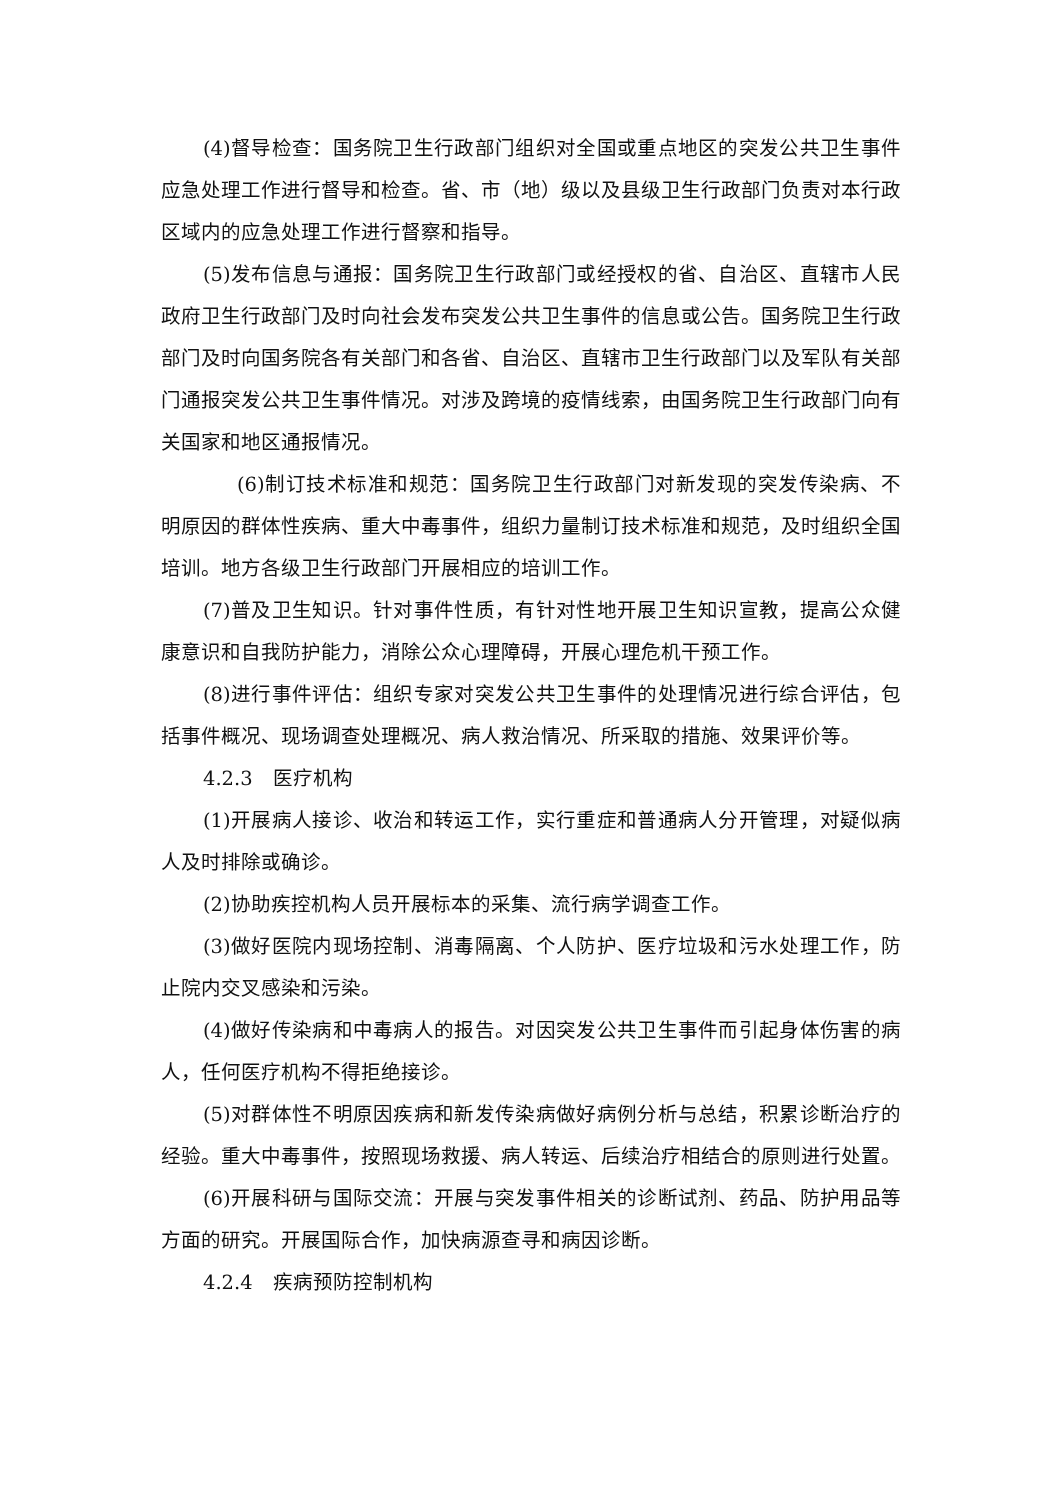(4)督导检查：国务院卫生行政部门组织对全国或重点地区的突发公共卫生事件应急处理工作进行督导和检查。省、市（地）级以及县级卫生行政部门负责对本行政区域内的应急处理工作进行督察和指导。
(5)发布信息与通报：国务院卫生行政部门或经授权的省、自治区、直辖市人民政府卫生行政部门及时向社会发布突发公共卫生事件的信息或公告。国务院卫生行政部门及时向国务院各有关部门和各省、自治区、直辖市卫生行政部门以及军队有关部门通报突发公共卫生事件情况。对涉及跨境的疫情线索，由国务院卫生行政部门向有关国家和地区通报情况。
(6)制订技术标准和规范：国务院卫生行政部门对新发现的突发传染病、不明原因的群体性疾病、重大中毒事件，组织力量制订技术标准和规范，及时组织全国培训。地方各级卫生行政部门开展相应的培训工作。
(7)普及卫生知识。针对事件性质，有针对性地开展卫生知识宣教，提高公众健康意识和自我防护能力，消除公众心理障碍，开展心理危机干预工作。
(8)进行事件评估：组织专家对突发公共卫生事件的处理情况进行综合评估，包括事件概况、现场调查处理概况、病人救治情况、所采取的措施、效果评价等。
4.2.3　医疗机构
(1)开展病人接诊、收治和转运工作，实行重症和普通病人分开管理，对疑似病人及时排除或确诊。
(2)协助疾控机构人员开展标本的采集、流行病学调查工作。
(3)做好医院内现场控制、消毒隔离、个人防护、医疗垃圾和污水处理工作，防止院内交叉感染和污染。
(4)做好传染病和中毒病人的报告。对因突发公共卫生事件而引起身体伤害的病人，任何医疗机构不得拒绝接诊。
(5)对群体性不明原因疾病和新发传染病做好病例分析与总结，积累诊断治疗的经验。重大中毒事件，按照现场救援、病人转运、后续治疗相结合的原则进行处置。
(6)开展科研与国际交流：开展与突发事件相关的诊断试剂、药品、防护用品等方面的研究。开展国际合作，加快病源查寻和病因诊断。
4.2.4　疾病预防控制机构